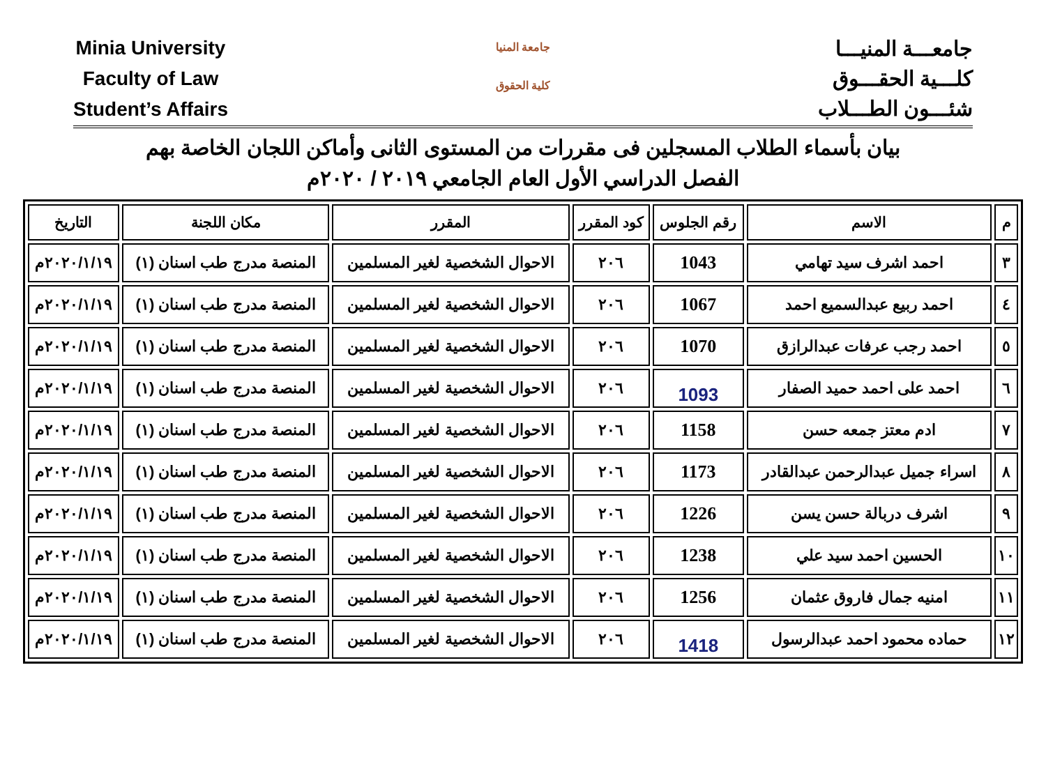Minia University
Faculty of Law
Student’s Affairs
جامعة المنيا
كلية الحقوق
جامعـــة المنيـــا
كلـــية الحقـــوق
شئـــون الطـــلاب
بيان بأسماء الطلاب المسجلين فى مقررات من المستوى الثانى وأماكن اللجان الخاصة بهم
الفصل الدراسي الأول العام الجامعي ٢٠١٩ / ٢٠٢٠م
| م | الاسم | رقم الجلوس | كود المقرر | المقرر | مكان اللجنة | التاريخ |
| --- | --- | --- | --- | --- | --- | --- |
| ٣ | احمد اشرف سيد تهامي | 1043 | ٢٠٦ | الاحوال الشخصية لغير المسلمين | المنصة مدرج طب اسنان (١) | ٢٠٢٠/١/١٩م |
| ٤ | احمد ربيع عبدالسميع احمد | 1067 | ٢٠٦ | الاحوال الشخصية لغير المسلمين | المنصة مدرج طب اسنان (١) | ٢٠٢٠/١/١٩م |
| ٥ | احمد رجب عرفات عبدالرازق | 1070 | ٢٠٦ | الاحوال الشخصية لغير المسلمين | المنصة مدرج طب اسنان (١) | ٢٠٢٠/١/١٩م |
| ٦ | احمد على احمد حميد الصفار | 1093 | ٢٠٦ | الاحوال الشخصية لغير المسلمين | المنصة مدرج طب اسنان (١) | ٢٠٢٠/١/١٩م |
| ٧ | ادم معتز جمعه حسن | 1158 | ٢٠٦ | الاحوال الشخصية لغير المسلمين | المنصة مدرج طب اسنان (١) | ٢٠٢٠/١/١٩م |
| ٨ | اسراء جميل عبدالرحمن عبدالقادر | 1173 | ٢٠٦ | الاحوال الشخصية لغير المسلمين | المنصة مدرج طب اسنان (١) | ٢٠٢٠/١/١٩م |
| ٩ | اشرف دربالة حسن يسن | 1226 | ٢٠٦ | الاحوال الشخصية لغير المسلمين | المنصة مدرج طب اسنان (١) | ٢٠٢٠/١/١٩م |
| ١٠ | الحسين احمد سيد علي | 1238 | ٢٠٦ | الاحوال الشخصية لغير المسلمين | المنصة مدرج طب اسنان (١) | ٢٠٢٠/١/١٩م |
| ١١ | امنيه جمال فاروق عثمان | 1256 | ٢٠٦ | الاحوال الشخصية لغير المسلمين | المنصة مدرج طب اسنان (١) | ٢٠٢٠/١/١٩م |
| ١٢ | حماده محمود احمد عبدالرسول | 1418 | ٢٠٦ | الاحوال الشخصية لغير المسلمين | المنصة مدرج طب اسنان (١) | ٢٠٢٠/١/١٩م |